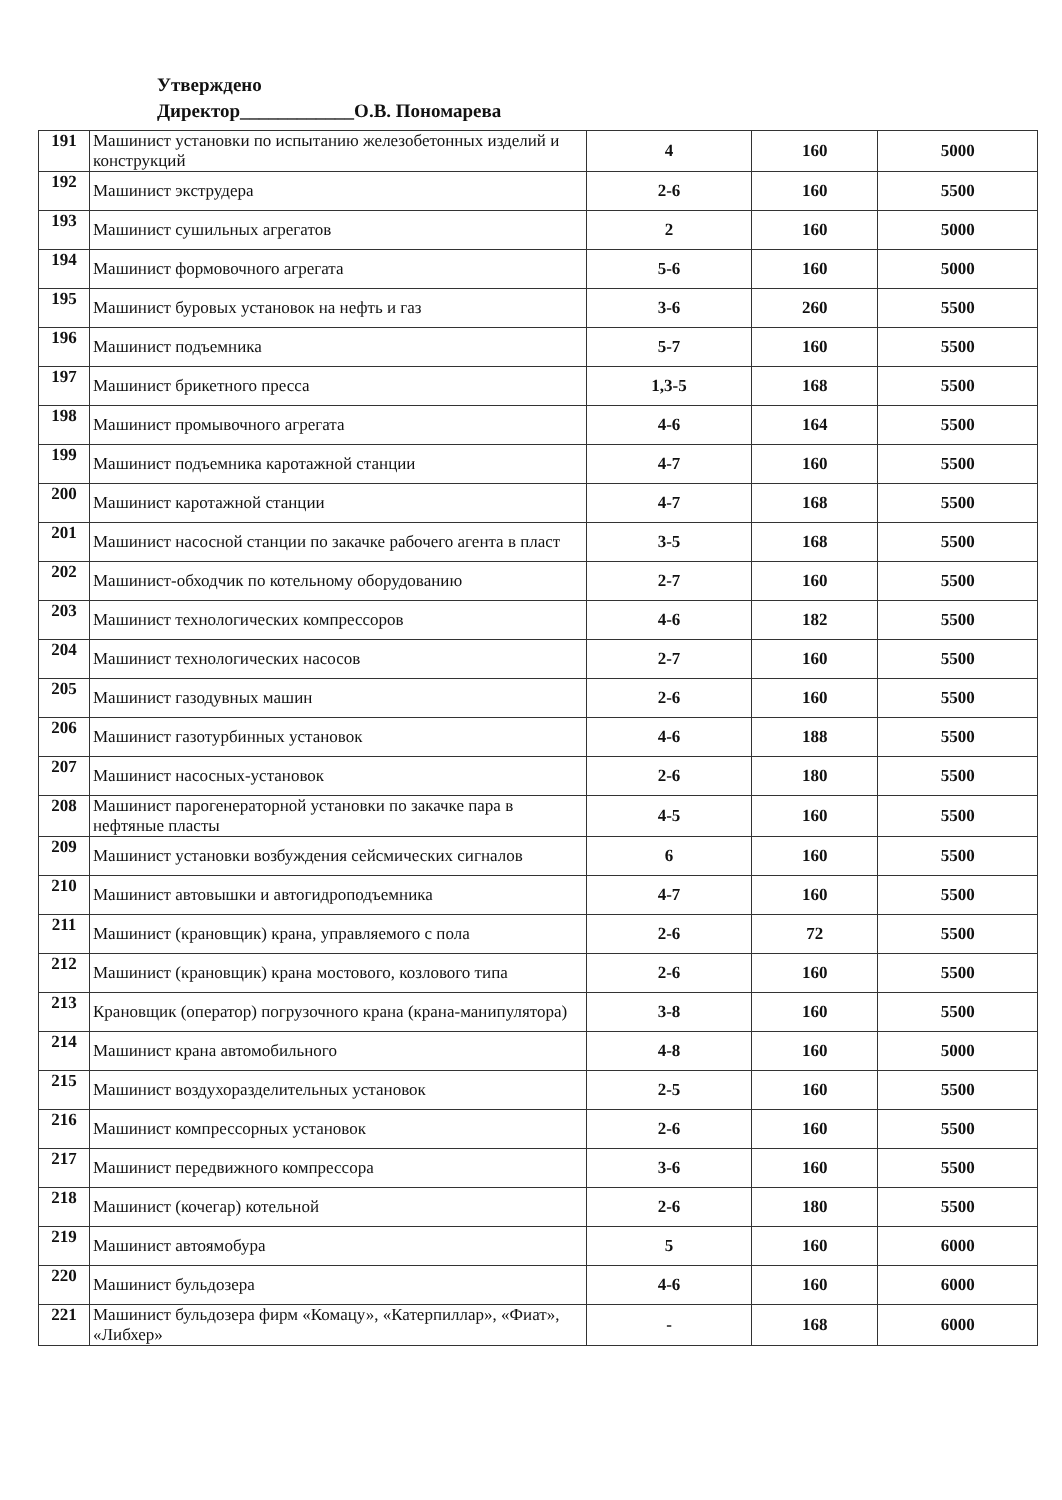Утверждено
Директор____________О.В. Пономарева
| 191 | Машинист установки по испытанию железобетонных изделий и конструкций | 4 | 160 | 5000 |
| 192 | Машинист экструдера | 2-6 | 160 | 5500 |
| 193 | Машинист сушильных агрегатов | 2 | 160 | 5000 |
| 194 | Машинист формовочного агрегата | 5-6 | 160 | 5000 |
| 195 | Машинист буровых установок на нефть и газ | 3-6 | 260 | 5500 |
| 196 | Машинист подъемника | 5-7 | 160 | 5500 |
| 197 | Машинист брикетного пресса | 1,3-5 | 168 | 5500 |
| 198 | Машинист промывочного агрегата | 4-6 | 164 | 5500 |
| 199 | Машинист подъемника каротажной станции | 4-7 | 160 | 5500 |
| 200 | Машинист каротажной станции | 4-7 | 168 | 5500 |
| 201 | Машинист насосной станции по закачке рабочего агента в пласт | 3-5 | 168 | 5500 |
| 202 | Машинист-обходчик по котельному оборудованию | 2-7 | 160 | 5500 |
| 203 | Машинист технологических компрессоров | 4-6 | 182 | 5500 |
| 204 | Машинист технологических насосов | 2-7 | 160 | 5500 |
| 205 | Машинист газодувных машин | 2-6 | 160 | 5500 |
| 206 | Машинист газотурбинных установок | 4-6 | 188 | 5500 |
| 207 | Машинист насосных-установок | 2-6 | 180 | 5500 |
| 208 | Машинист парогенераторной установки по закачке пара в нефтяные пласты | 4-5 | 160 | 5500 |
| 209 | Машинист установки возбуждения сейсмических сигналов | 6 | 160 | 5500 |
| 210 | Машинист автовышки и автогидроподъемника | 4-7 | 160 | 5500 |
| 211 | Машинист (крановщик) крана, управляемого с пола | 2-6 | 72 | 5500 |
| 212 | Машинист (крановщик) крана мостового, козлового типа | 2-6 | 160 | 5500 |
| 213 | Крановщик (оператор) погрузочного крана (крана-манипулятора) | 3-8 | 160 | 5500 |
| 214 | Машинист крана автомобильного | 4-8 | 160 | 5000 |
| 215 | Машинист воздухоразделительных установок | 2-5 | 160 | 5500 |
| 216 | Машинист компрессорных установок | 2-6 | 160 | 5500 |
| 217 | Машинист передвижного компрессора | 3-6 | 160 | 5500 |
| 218 | Машинист (кочегар) котельной | 2-6 | 180 | 5500 |
| 219 | Машинист автоямобура | 5 | 160 | 6000 |
| 220 | Машинист бульдозера | 4-6 | 160 | 6000 |
| 221 | Машинист бульдозера фирм «Комацу», «Катерпиллар», «Фиат», «Либхер» | - | 168 | 6000 |